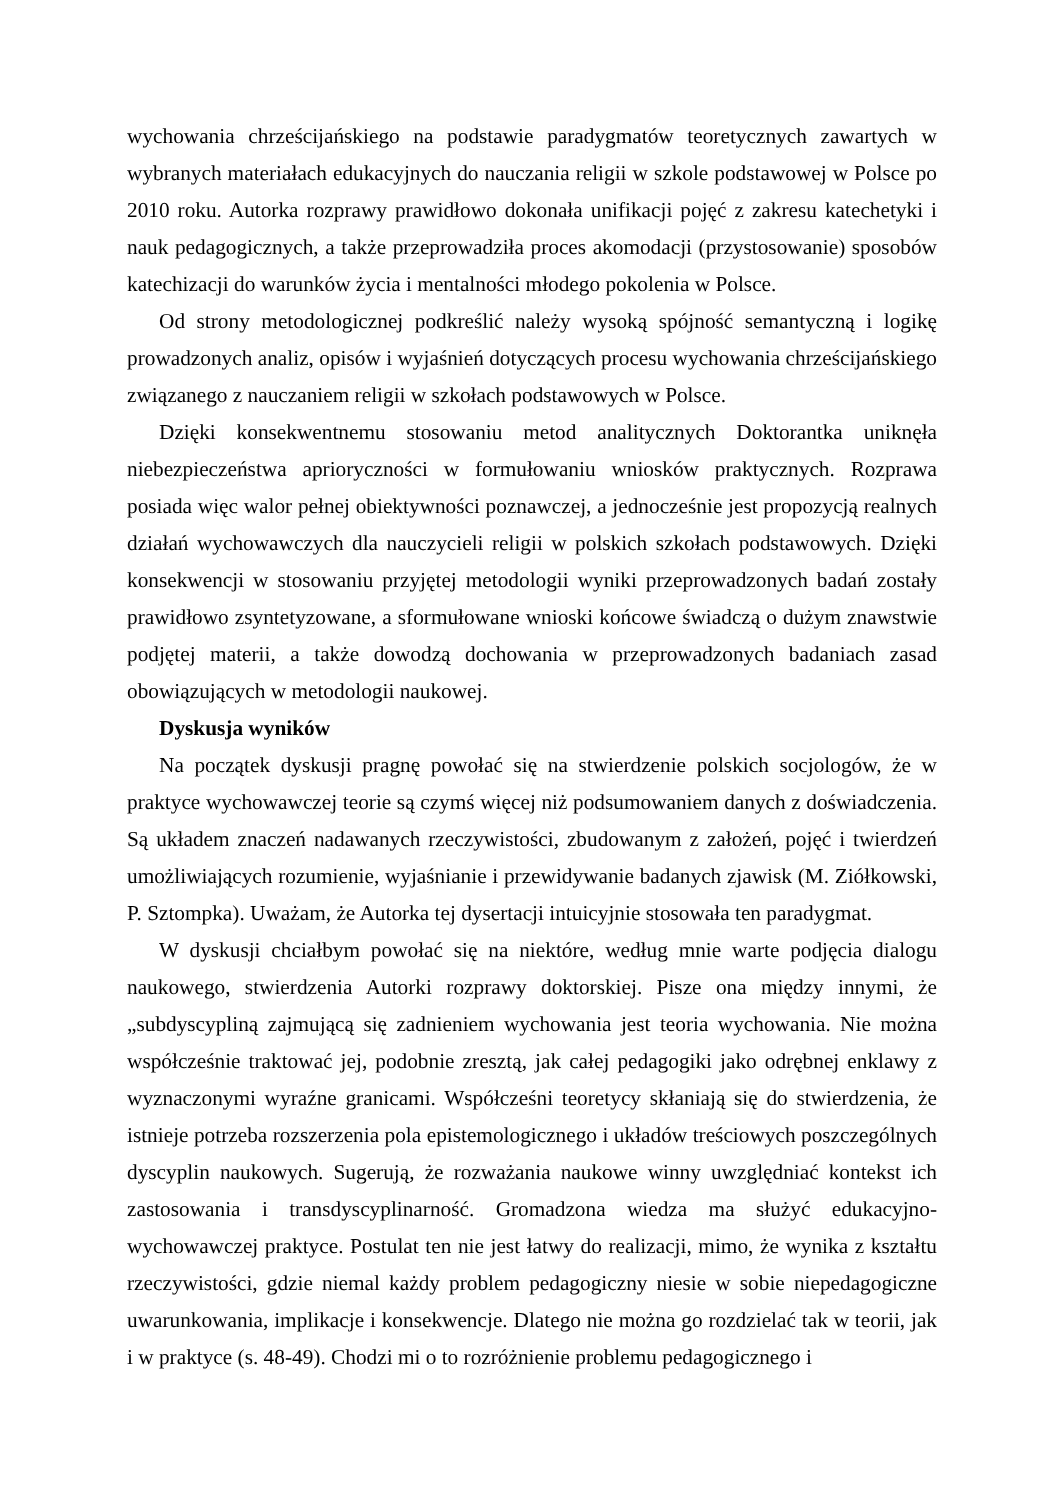wychowania chrześcijańskiego na podstawie paradygmatów teoretycznych zawartych w wybranych materiałach edukacyjnych do nauczania religii w szkole podstawowej w Polsce po 2010 roku. Autorka rozprawy prawidłowo dokonała unifikacji pojęć z zakresu katechetyki i nauk pedagogicznych, a także przeprowadziła proces akomodacji (przystosowanie) sposobów katechizacji do warunków życia i mentalności młodego pokolenia w Polsce.
Od strony metodologicznej podkreślić należy wysoką spójność semantyczną i logikę prowadzonych analiz, opisów i wyjaśnień dotyczących procesu wychowania chrześcijańskiego związanego z nauczaniem religii w szkołach podstawowych w Polsce.
Dzięki konsekwentnemu stosowaniu metod analitycznych Doktorantka uniknęła niebezpieczeństwa aprioryczności w formułowaniu wniosków praktycznych. Rozprawa posiada więc walor pełnej obiektywności poznawczej, a jednocześnie jest propozycją realnych działań wychowawczych dla nauczycieli religii w polskich szkołach podstawowych. Dzięki konsekwencji w stosowaniu przyjętej metodologii wyniki przeprowadzonych badań zostały prawidłowo zsyntetyzowane, a sformułowane wnioski końcowe świadczą o dużym znawstwie podjętej materii, a także dowodzą dochowania w przeprowadzonych badaniach zasad obowiązujących w metodologii naukowej.
Dyskusja wyników
Na początek dyskusji pragnę powołać się na stwierdzenie polskich socjologów, że w praktyce wychowawczej teorie są czymś więcej niż podsumowaniem danych z doświadczenia. Są układem znaczeń nadawanych rzeczywistości, zbudowanym z założeń, pojęć i twierdzeń umożliwiających rozumienie, wyjaśnianie i przewidywanie badanych zjawisk (M. Ziółkowski, P. Sztompka). Uważam, że Autorka tej dysertacji intuicyjnie stosowała ten paradygmat.
W dyskusji chciałbym powołać się na niektóre, według mnie warte podjęcia dialogu naukowego, stwierdzenia Autorki rozprawy doktorskiej. Pisze ona między innymi, że „subdyscypliną zajmującą się zadnieniem wychowania jest teoria wychowania. Nie można współcześnie traktować jej, podobnie zresztą, jak całej pedagogiki jako odrębnej enklawy z wyznaczonymi wyraźne granicami. Współcześni teoretycy skłaniają się do stwierdzenia, że istnieje potrzeba rozszerzenia pola epistemologicznego i układów treściowych poszczególnych dyscyplin naukowych. Sugerują, że rozważania naukowe winny uwzględniać kontekst ich zastosowania i transdyscyplinarność. Gromadzona wiedza ma służyć edukacyjno-wychowawczej praktyce. Postulat ten nie jest łatwy do realizacji, mimo, że wynika z kształtu rzeczywistości, gdzie niemal każdy problem pedagogiczny niesie w sobie niepedagogiczne uwarunkowania, implikacje i konsekwencje. Dlatego nie można go rozdzielać tak w teorii, jak i w praktyce (s. 48-49). Chodzi mi o to rozróżnienie problemu pedagogicznego i